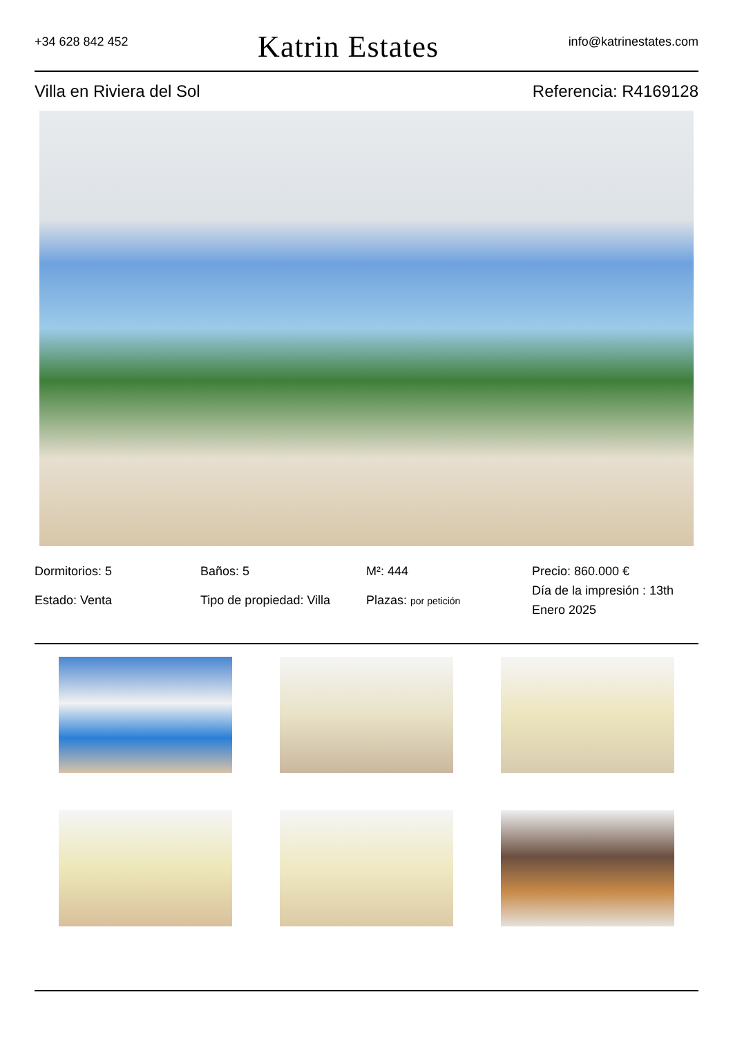+34 628 842 452
Katrin Estates
info@katrinestates.com
Villa en Riviera del Sol Referencia: R4169128
Dormitorios: 5
Baños: 5
M²: 444
Precio: 860.000 €
Estado: Venta
Tipo de propiedad: Villa
Plazas: por petición
Día de la impresión : 13th Enero 2025